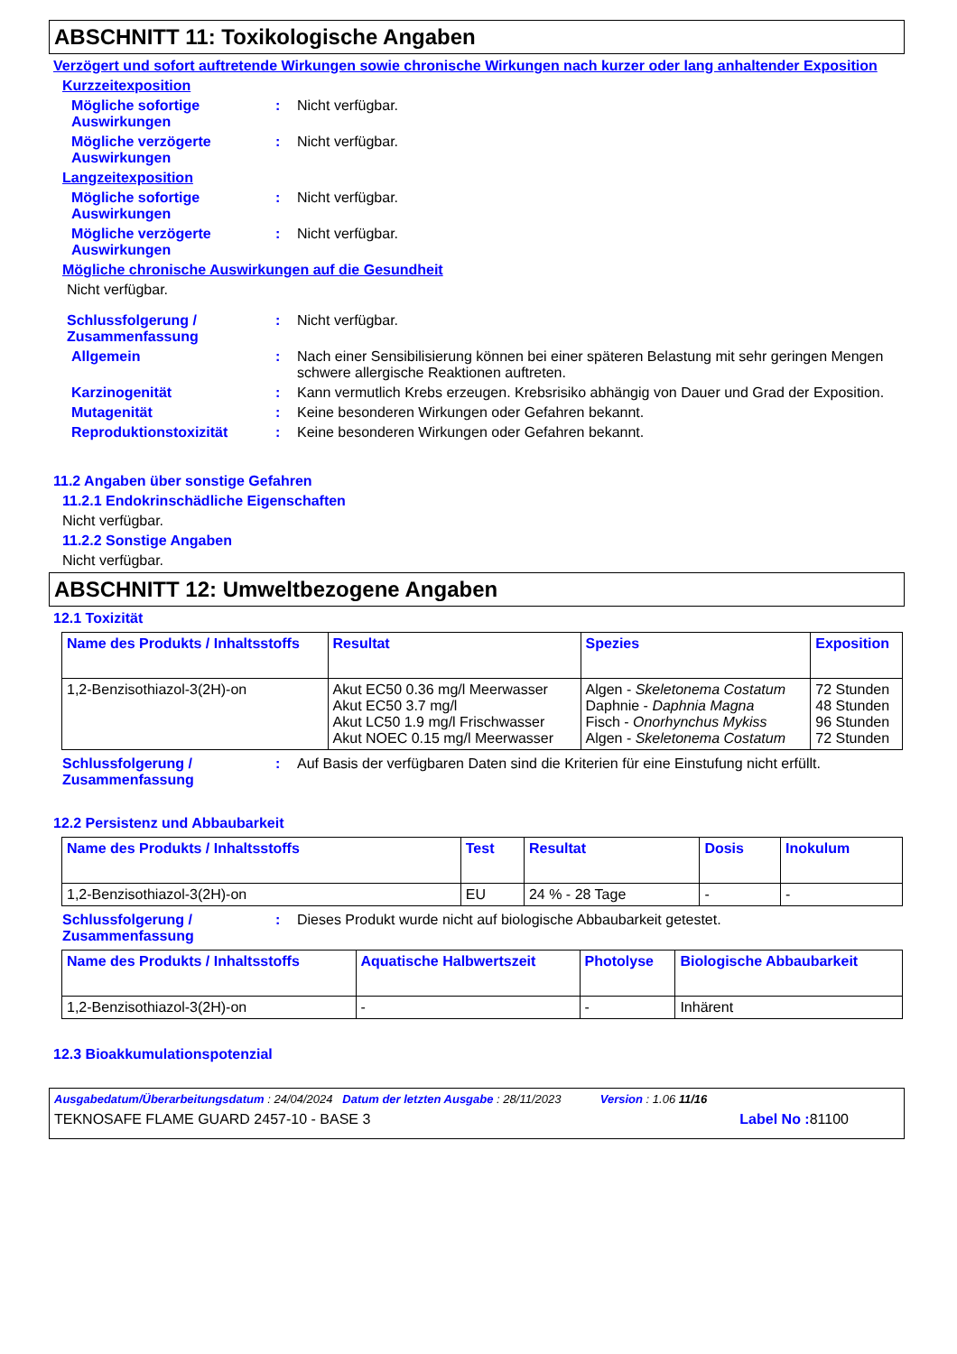ABSCHNITT 11: Toxikologische Angaben
Verzögert und sofort auftretende Wirkungen sowie chronische Wirkungen nach kurzer oder lang anhaltender Exposition
Kurzzeitexposition
Mögliche sofortige Auswirkungen
: Nicht verfügbar.
Mögliche verzögerte Auswirkungen
: Nicht verfügbar.
Langzeitexposition
Mögliche sofortige Auswirkungen
: Nicht verfügbar.
Mögliche verzögerte Auswirkungen
: Nicht verfügbar.
Mögliche chronische Auswirkungen auf die Gesundheit
Nicht verfügbar.
Schlussfolgerung / Zusammenfassung
: Nicht verfügbar.
Allgemein : Nach einer Sensibilisierung können bei einer späteren Belastung mit sehr geringen Mengen schwere allergische Reaktionen auftreten.
Karzinogenität : Kann vermutlich Krebs erzeugen. Krebsrisiko abhängig von Dauer und Grad der Exposition.
Mutagenität : Keine besonderen Wirkungen oder Gefahren bekannt.
Reproduktionstoxizität : Keine besonderen Wirkungen oder Gefahren bekannt.
11.2 Angaben über sonstige Gefahren
11.2.1 Endokrinschädliche Eigenschaften
Nicht verfügbar.
11.2.2 Sonstige Angaben
Nicht verfügbar.
ABSCHNITT 12: Umweltbezogene Angaben
12.1 Toxizität
| Name des Produkts / Inhaltsstoffs | Resultat | Spezies | Exposition |
| --- | --- | --- | --- |
| 1,2-Benzisothiazol-3(2H)-on | Akut EC50 0.36 mg/l Meerwasser Akut EC50 3.7 mg/l Akut LC50 1.9 mg/l Frischwasser Akut NOEC 0.15 mg/l Meerwasser | Algen - Skeletonema Costatum Daphnie - Daphnia Magna Fisch - Onorhynchus Mykiss Algen - Skeletonema Costatum | 72 Stunden 48 Stunden 96 Stunden 72 Stunden |
Schlussfolgerung / Zusammenfassung
: Auf Basis der verfügbaren Daten sind die Kriterien für eine Einstufung nicht erfüllt.
12.2 Persistenz und Abbaubarkeit
| Name des Produkts / Inhaltsstoffs | Test | Resultat | Dosis | Inokulum |
| --- | --- | --- | --- | --- |
| 1,2-Benzisothiazol-3(2H)-on | EU | 24 % - 28 Tage | - | - |
Schlussfolgerung / Zusammenfassung
: Dieses Produkt wurde nicht auf biologische Abbaubarkeit getestet.
| Name des Produkts / Inhaltsstoffs | Aquatische Halbwertszeit | Photolyse | Biologische Abbaubarkeit |
| --- | --- | --- | --- |
| 1,2-Benzisothiazol-3(2H)-on | - | - | Inhärent |
12.3 Bioakkumulationspotenzial
Ausgabedatum/Überarbeitungsdatum : 24/04/2024 Datum der letzten Ausgabe : 28/11/2023 Version : 1.06 11/16
TEKNOSAFE FLAME GUARD 2457-10 - BASE 3 Label No : 81100